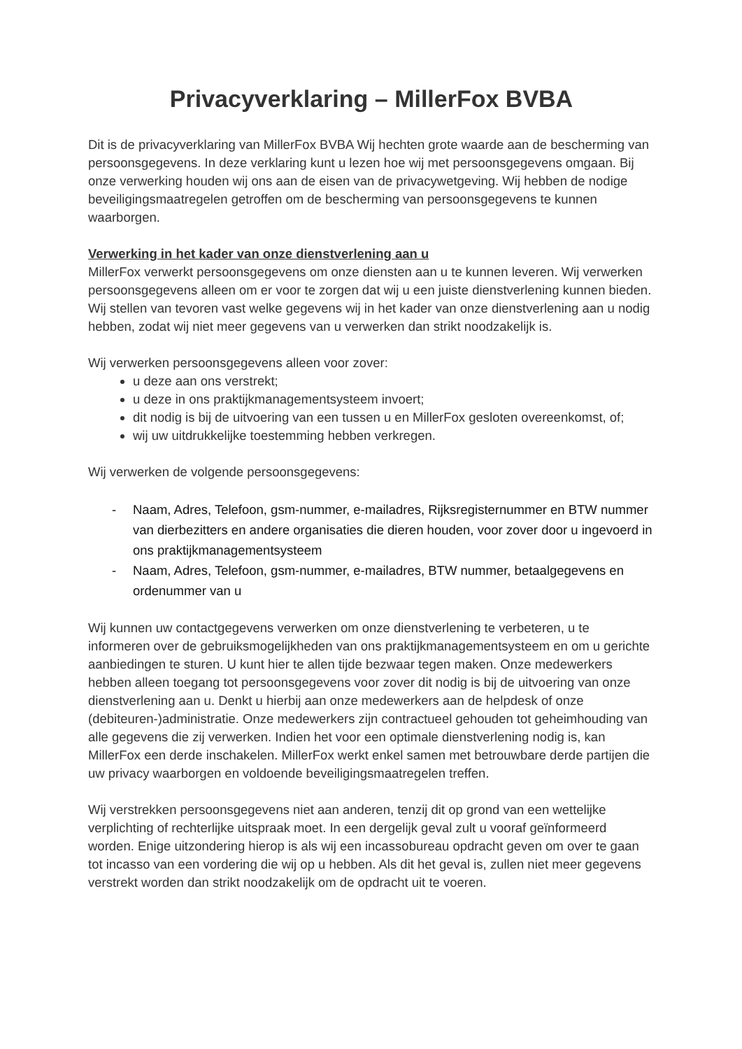Privacyverklaring – MillerFox BVBA
Dit is de privacyverklaring van MillerFox BVBA Wij hechten grote waarde aan de bescherming van persoonsgegevens. In deze verklaring kunt u lezen hoe wij met persoonsgegevens omgaan. Bij onze verwerking houden wij ons aan de eisen van de privacywetgeving. Wij hebben de nodige beveiligingsmaatregelen getroffen om de bescherming van persoonsgegevens te kunnen waarborgen.
Verwerking in het kader van onze dienstverlening aan u
MillerFox verwerkt persoonsgegevens om onze diensten aan u te kunnen leveren. Wij verwerken persoonsgegevens alleen om er voor te zorgen dat wij u een juiste dienstverlening kunnen bieden. Wij stellen van tevoren vast welke gegevens wij in het kader van onze dienstverlening aan u nodig hebben, zodat wij niet meer gegevens van u verwerken dan strikt noodzakelijk is.
Wij verwerken persoonsgegevens alleen voor zover:
u deze aan ons verstrekt;
u deze in ons praktijkmanagementsysteem invoert;
dit nodig is bij de uitvoering van een tussen u en MillerFox gesloten overeenkomst, of;
wij uw uitdrukkelijke toestemming hebben verkregen.
Wij verwerken de volgende persoonsgegevens:
- Naam, Adres, Telefoon, gsm-nummer, e-mailadres, Rijksregisternummer en BTW nummer van dierbezitters en andere organisaties die dieren houden, voor zover door u ingevoerd in ons praktijkmanagementsysteem
- Naam, Adres, Telefoon, gsm-nummer, e-mailadres, BTW nummer, betaalgegevens en ordenummer van u
Wij kunnen uw contactgegevens verwerken om onze dienstverlening te verbeteren, u te informeren over de gebruiksmogelijkheden van ons praktijkmanagementsysteem en om u gerichte aanbiedingen te sturen. U kunt hier te allen tijde bezwaar tegen maken. Onze medewerkers hebben alleen toegang tot persoonsgegevens voor zover dit nodig is bij de uitvoering van onze dienstverlening aan u. Denkt u hierbij aan onze medewerkers aan de helpdesk of onze (debiteuren-)administratie. Onze medewerkers zijn contractueel gehouden tot geheimhouding van alle gegevens die zij verwerken. Indien het voor een optimale dienstverlening nodig is, kan MillerFox een derde inschakelen. MillerFox werkt enkel samen met betrouwbare derde partijen die uw privacy waarborgen en voldoende beveiligingsmaatregelen treffen.
Wij verstrekken persoonsgegevens niet aan anderen, tenzij dit op grond van een wettelijke verplichting of rechterlijke uitspraak moet. In een dergelijk geval zult u vooraf geïnformeerd worden. Enige uitzondering hierop is als wij een incassobureau opdracht geven om over te gaan tot incasso van een vordering die wij op u hebben. Als dit het geval is, zullen niet meer gegevens verstrekt worden dan strikt noodzakelijk om de opdracht uit te voeren.